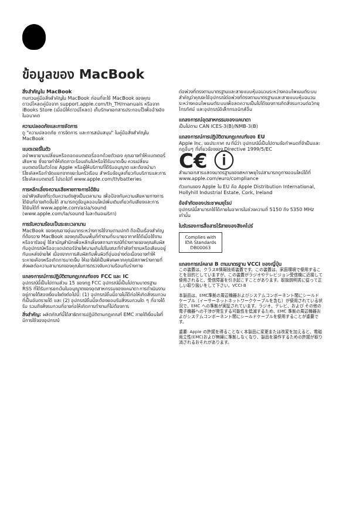ข้อมูลของ MacBook
สิ่งสำคัญใน MacBook
ทบทวนคู่มือสิ่งสำคัญใน MacBook ก่อนที่จะใช้ MacBook ของคุณ ดาวน์โหลดคู่มือจาก support.apple.com/th_TH/manuals หรือจาก iBooks Store (เมื่อมีให้ดาวน์โหลด) เก็บรักษาเอกสารประกอบไว้เพื่ออ้างอิงในอนาคต
ความปลอดภัยและการจัดการ
ดู "ความปลอดภัย การจัดการ และการสนับสนุน" ในคู่มือสิ่งสำคัญใน MacBook
แบตเตอรี่ในตัว
อย่าพยายามเปลี่ยนหรือถอดแบตเตอรี่ออกด้วยตัวเอง คุณอาจทำให้แบตเตอรี่เสียหาย ซึ่งอาจทำให้เกิดภาวะร้อนเกินไปหรือได้รับบาดเจ็บ ควรเปลี่ยนแบตเตอรี่ในตัวโดย Apple หรือผู้ให้บริการที่ได้รับอนุญาต และต้องนำมารีไซเคิลหรือกำจัดแยกจากขยะในครัวเรือน สำหรับข้อมูลเกี่ยวกับบริการและการรีไซเคิลแบตเตอรี่ โปรดไปที่ www.apple.com/th/batteries
การหลีกเลี่ยงความเสียหายทางการได้ยิน
อย่าฟังเสียงที่ระดับความดังสูงเป็นเวลานาน เพื่อป้องกันความเสียหายทางการได้ยินที่อาจเกิดขึ้นได้ สามารถดูข้อมูลออนไลน์เพิ่มเติมเกี่ยวกับเสียงและการได้ยินได้ที่ www.apple.com/asia/sound (www.apple.com/la/sound ในละตินอเมริกา)
การรับความร้อนเป็นระยะเวลานาน
MacBook ของคุณอาจอุ่นมากระหว่างการใช้งานตามปกติ ถือเป็นเรื่องสำคัญที่ต้องวาง MacBook ของคุณไว้บนพื้นที่ทำงานที่ระบายอากาศได้ดีเมื่อใช้งานหรือชาร์จอยู่ ใช้สามัญสำนึกเพื่อหลีกเลี่ยงสถานการณ์ที่ร่างกายของคุณสัมผัสกับอุปกรณ์หรืออะแดปเตอร์จ่ายไฟนานเกินไปในขณะที่กำลังทำงานหรือเสียบอยู่กับแหล่งจ่ายไฟ เนื่องจากการสัมผัสกับพื้นผิวที่อุ่นอย่างต่อเนื่องอาจทำให้ระคายเคืองหรือเกิดการบาดเจ็บ ให้เอาใจใส่เป็นพิเศษหากคุณมีสภาพร่างกายที่ส่งผลต่อความสามารถของคุณในการตรวจจับความร้อนกับร่างกาย
แถลงการณ์การปฏิบัติตามกฎเกณฑ์ของ FCC และ IC
อุปกรณ์นี้เป็นไปตามส่วน 15 ของกฎ FCC อุปกรณ์นี้เป็นไปตามมาตรฐาน RSS ที่ได้รับการยกเว้นใบอนุญาตของอุตสาหกรรมของแคนาดา การดำเนินงานอยู่ภายใต้สองเงื่อนไขดังต่อไปนี้: (1) อุปกรณ์ชิ้นนี้อาจไม่ได้ก่อให้เกิดสิ่งรบกวนที่เป็นอันตรายได้ และ (2) อุปกรณ์ชิ้นนี้จะต้องยอมรับสิ่งรบกวนใด ๆ ที่อาจได้รับ รวมถึงสิ่งรบกวนที่อาจก่อให้เกิดการทำงานที่ไม่ต้องการ
สิ่งสำคัญ: ผลิตภัณฑ์นี้ได้สาธิตการปฏิบัติตามกฎเกณฑ์ EMC ภายใต้เงื่อนไขที่มีการใช้ของอุปกรณ์
ต่อพ่วงที่ตรงตามมาตรฐานและสายแบบหุ้มฉนวนระหว่างคอมโพเนนต์ระบบ สำคัญว่าคุณจะใช้อุปกรณ์ต่อพ่วงที่ตรงตามมาตรฐานและสายแบบหุ้มฉนวนระหว่างคอมโพเนนต์ระบบเพื่อลดความเป็นไปได้ของการเกิดสิ่งรบกวนต่อวิทยุ โทรทัศน์ และอุปกรณ์อิเล็กทรอนิกส์อื่น
แถลงการณ์อุตสาหกรรมของแคนาดา
เป็นไปตาม CAN ICES-3(B)/NMB-3(B)
แถลงการณ์การปฏิบัติตามกฎเกณฑ์ของ EU
Apple Inc. ขอประกาศ ณ ที่นี่ว่า อุปกรณ์นี้เป็นไปตามข้อกำหนดที่จำเป็นและกฎอื่นๆ ที่เกี่ยวข้องของ Directive 1999/5/EC
C€ ⓘ
สำเนาเอกสารแสดงมาตรฐานของสหภาพยุโรปสามารถดูทางออนไลน์ได้ที่ www.apple.com/euro/compliance
ตัวแทนของ Apple ใน EU คือ Apple Distribution International, Hollyhill Industrial Estate, Cork, Ireland
ข้อจำกัดของประชาคมยุโรป
อุปกรณ์นี้สามารถใช้ได้ภายในอาคารในช่วงความถี่ 5150 ถึง 5350 MHz เท่านั้น
ใบรับรองการสื่อสารไร้สายของสิงคโปร์
Complies with IDA Standards DB00063
แถลงการณ์คลาส B ตามมาตรฐาน VCCI ของญี่ปุ่น
この装置は、クラスB情報技術装置です。この装置は、家庭環境で使用することを目的としていますが、この装置がラジオやテレビジョン受信機に近接して使用されると、受信障害を引き起こすことがあります。取扱説明書に従って正しい取り扱いをして下さい。VCCI-B
本製品は、EMC準拠の周辺機器およびシステムコンポーネント間にシールドケーブル（イーサーネットネットワークケーブルを含む）が使用されている状況で、EMC への準拠が実証されています。ラジオ、テレビ、および その他の電子機器への干渉が発生する可能性を低減するため、EMC 準拠の周辺機器およびシステムコンポーネント間にシールドケーブルを使用することが重要です。
重要: Apple の許諾を得ることなく本製品に変更または改変を加えると、電磁両立性(EMC)および無線に準拠しなくなり、製品を操作するための許諾が取り消されるおそれがあります。